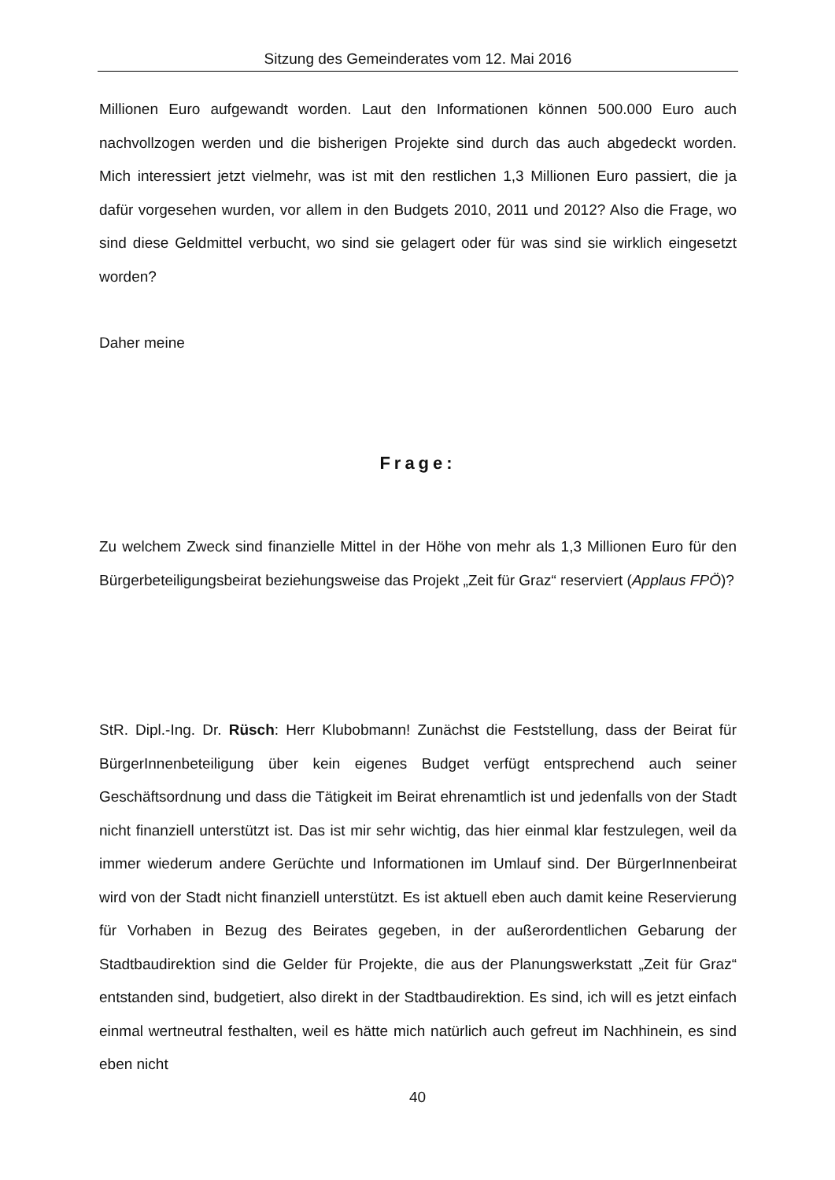Sitzung des Gemeinderates vom 12. Mai 2016
Millionen Euro aufgewandt worden. Laut den Informationen können 500.000 Euro auch nachvollzogen werden und die bisherigen Projekte sind durch das auch abgedeckt worden. Mich interessiert jetzt vielmehr, was ist mit den restlichen 1,3 Millionen Euro passiert, die ja dafür vorgesehen wurden, vor allem in den Budgets 2010, 2011 und 2012? Also die Frage, wo sind diese Geldmittel verbucht, wo sind sie gelagert oder für was sind sie wirklich eingesetzt worden?
Daher meine
Frage:
Zu welchem Zweck sind finanzielle Mittel in der Höhe von mehr als 1,3 Millionen Euro für den Bürgerbeteiligungsbeirat beziehungsweise das Projekt „Zeit für Graz“ reserviert (Applaus FPÖ)?
StR. Dipl.-Ing. Dr. Rüsch: Herr Klubobmann! Zunächst die Feststellung, dass der Beirat für BürgerInnenbeteiligung über kein eigenes Budget verfügt entsprechend auch seiner Geschäftsordnung und dass die Tätigkeit im Beirat ehrenamtlich ist und jedenfalls von der Stadt nicht finanziell unterstützt ist. Das ist mir sehr wichtig, das hier einmal klar festzulegen, weil da immer wiederum andere Gerüchte und Informationen im Umlauf sind. Der BürgerInnenbeirat wird von der Stadt nicht finanziell unterstützt. Es ist aktuell eben auch damit keine Reservierung für Vorhaben in Bezug des Beirates gegeben, in der außerordentlichen Gebarung der Stadtbaudirektion sind die Gelder für Projekte, die aus der Planungswerkstatt „Zeit für Graz“ entstanden sind, budgetiert, also direkt in der Stadtbaudirektion. Es sind, ich will es jetzt einfach einmal wertneutral festhalten, weil es hätte mich natürlich auch gefreut im Nachhinein, es sind eben nicht
40